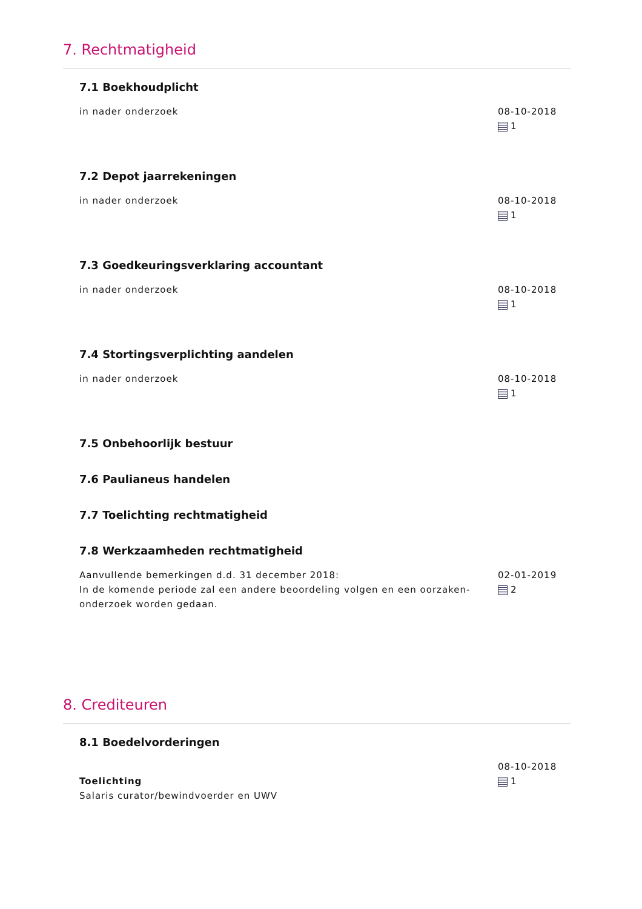7. Rechtmatigheid
7.1 Boekhoudplicht
in nader onderzoek 08-10-2018
1
7.2 Depot jaarrekeningen
in nader onderzoek 08-10-2018
1
7.3 Goedkeuringsverklaring accountant
in nader onderzoek 08-10-2018
1
7.4 Stortingsverplichting aandelen
in nader onderzoek 08-10-2018
1
7.5 Onbehoorlijk bestuur
7.6 Paulianeus handelen
7.7 Toelichting rechtmatigheid
7.8 Werkzaamheden rechtmatigheid
Aanvullende bemerkingen d.d. 31 december 2018:
In de komende periode zal een andere beoordeling volgen en een oorzaken-onderzoek worden gedaan.
02-01-2019
2
8. Crediteuren
8.1 Boedelvorderingen
Toelichting
Salaris curator/bewindvoerder en UWV
08-10-2018
1